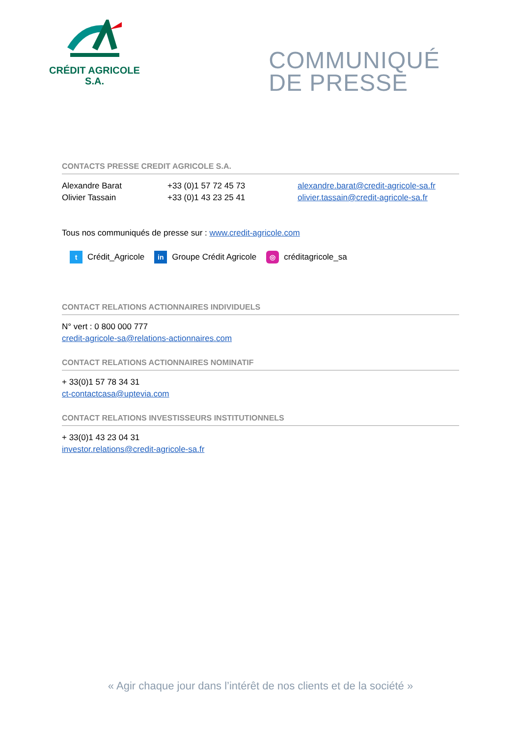CRÉDIT AGRICOLE
S.A.
COMMUNIQUÉ
DE PRESSE
CONTACTS PRESSE CREDIT AGRICOLE S.A.
Alexandre Barat +33 (0)1 57 72 45 73 alexandre.barat@credit-agricole-sa.fr
Olivier Tassain +33 (0)1 43 23 25 41 olivier.tassain@credit-agricole-sa.fr
Tous nos communiqués de presse sur : www.credit-agricole.com
t Crédit_Agricole in Groupe Crédit Agricole ◎ créditagricole_sa
CONTACT RELATIONS ACTIONNAIRES INDIVIDUELS
N° vert : 0 800 000 777
credit-agricole-sa@relations-actionnaires.com
CONTACT RELATIONS ACTIONNAIRES NOMINATIF
+ 33(0)1 57 78 34 31
ct-contactcasa@uptevia.com
CONTACT RELATIONS INVESTISSEURS INSTITUTIONNELS
+ 33(0)1 43 23 04 31
investor.relations@credit-agricole-sa.fr
« Agir chaque jour dans l’intérêt de nos clients et de la société »